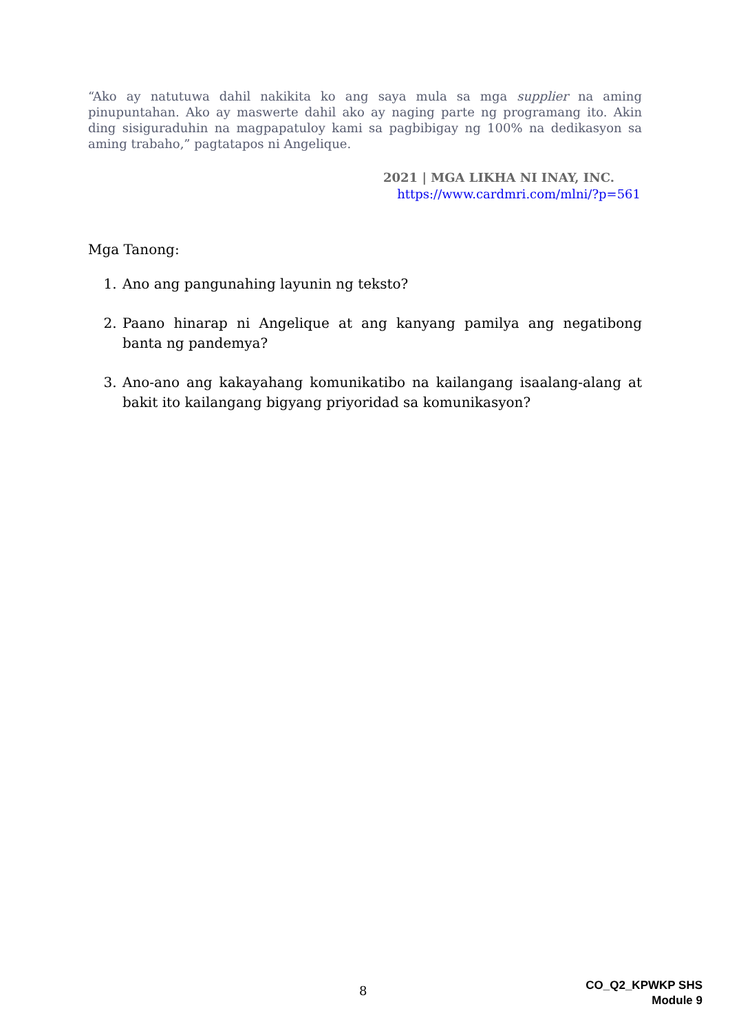“Ako ay natutuwa dahil nakikita ko ang saya mula sa mga supplier na aming pinupuntahan. Ako ay maswerte dahil ako ay naging parte ng programang ito. Akin ding sisiguraduhin na magpapatuloy kami sa pagbibigay ng 100% na dedikasyon sa aming trabaho,” pagtatapos ni Angelique.
2021 | MGA LIKHA NI INAY, INC.
https://www.cardmri.com/mlni/?p=561
Mga Tanong:
1. Ano ang pangunahing layunin ng teksto?
2. Paano hinarap ni Angelique at ang kanyang pamilya ang negatibong banta ng pandemya?
3. Ano-ano ang kakayahang komunikatibo na kailangang isaalang-alang at bakit ito kailangang bigyang priyoridad sa komunikasyon?
8
CO_Q2_KPWKP SHS
Module 9